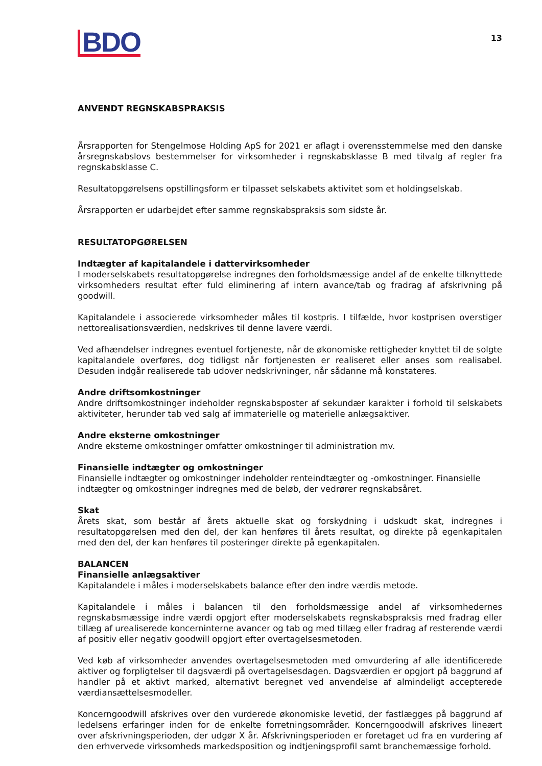BDO
13
ANVENDT REGNSKABSPRAKSIS
Årsrapporten for Stengelmose Holding ApS for 2021 er aflagt i overensstemmelse med den danske årsregnskabslovs bestemmelser for virksomheder i regnskabsklasse B med tilvalg af regler fra regnskabsklasse C.
Resultatopgørelsens opstillingsform er tilpasset selskabets aktivitet som et holdingselskab.
Årsrapporten er udarbejdet efter samme regnskabspraksis som sidste år.
RESULTATOPGØRELSEN
Indtægter af kapitalandele i dattervirksomheder
I moderselskabets resultatopgørelse indregnes den forholdsmæssige andel af de enkelte tilknyttede virksomheders resultat efter fuld eliminering af intern avance/tab og fradrag af afskrivning på goodwill.
Kapitalandele i associerede virksomheder måles til kostpris. I tilfælde, hvor kostprisen overstiger nettorealisationsværdien, nedskrives til denne lavere værdi.
Ved afhændelser indregnes eventuel fortjeneste, når de økonomiske rettigheder knyttet til de solgte kapitalandele overføres, dog tidligst når fortjenesten er realiseret eller anses som realisabel. Desuden indgår realiserede tab udover nedskrivninger, når sådanne må konstateres.
Andre driftsomkostninger
Andre driftsomkostninger indeholder regnskabsposter af sekundær karakter i forhold til selskabets aktiviteter, herunder tab ved salg af immaterielle og materielle anlægsaktiver.
Andre eksterne omkostninger
Andre eksterne omkostninger omfatter omkostninger til administration mv.
Finansielle indtægter og omkostninger
Finansielle indtægter og omkostninger indeholder renteindtægter og -omkostninger. Finansielle indtægter og omkostninger indregnes med de beløb, der vedrører regnskabsåret.
Skat
Årets skat, som består af årets aktuelle skat og forskydning i udskudt skat, indregnes i resultatopgørelsen med den del, der kan henføres til årets resultat, og direkte på egenkapitalen med den del, der kan henføres til posteringer direkte på egenkapitalen.
BALANCEN
Finansielle anlægsaktiver
Kapitalandele i måles i moderselskabets balance efter den indre værdis metode.
Kapitalandele i måles i balancen til den forholdsmæssige andel af virksomhedernes regnskabsmæssige indre værdi opgjort efter moderselskabets regnskabspraksis med fradrag eller tillæg af urealiserede koncerninterne avancer og tab og med tillæg eller fradrag af resterende værdi af positiv eller negativ goodwill opgjort efter overtagelsesmetoden.
Ved køb af virksomheder anvendes overtagelsesmetoden med omvurdering af alle identificerede aktiver og forpligtelser til dagsværdi på overtagelsesdagen. Dagsværdien er opgjort på baggrund af handler på et aktivt marked, alternativt beregnet ved anvendelse af almindeligt accepterede værdiansættelsesmodeller.
Koncerngoodwill afskrives over den vurderede økonomiske levetid, der fastlægges på baggrund af ledelsens erfaringer inden for de enkelte forretningsområder. Koncerngoodwill afskrives lineært over afskrivningsperioden, der udgør X år. Afskrivningsperioden er foretaget ud fra en vurdering af den erhvervede virksomheds markedsposition og indtjeningsprofil samt branchemæssige forhold.